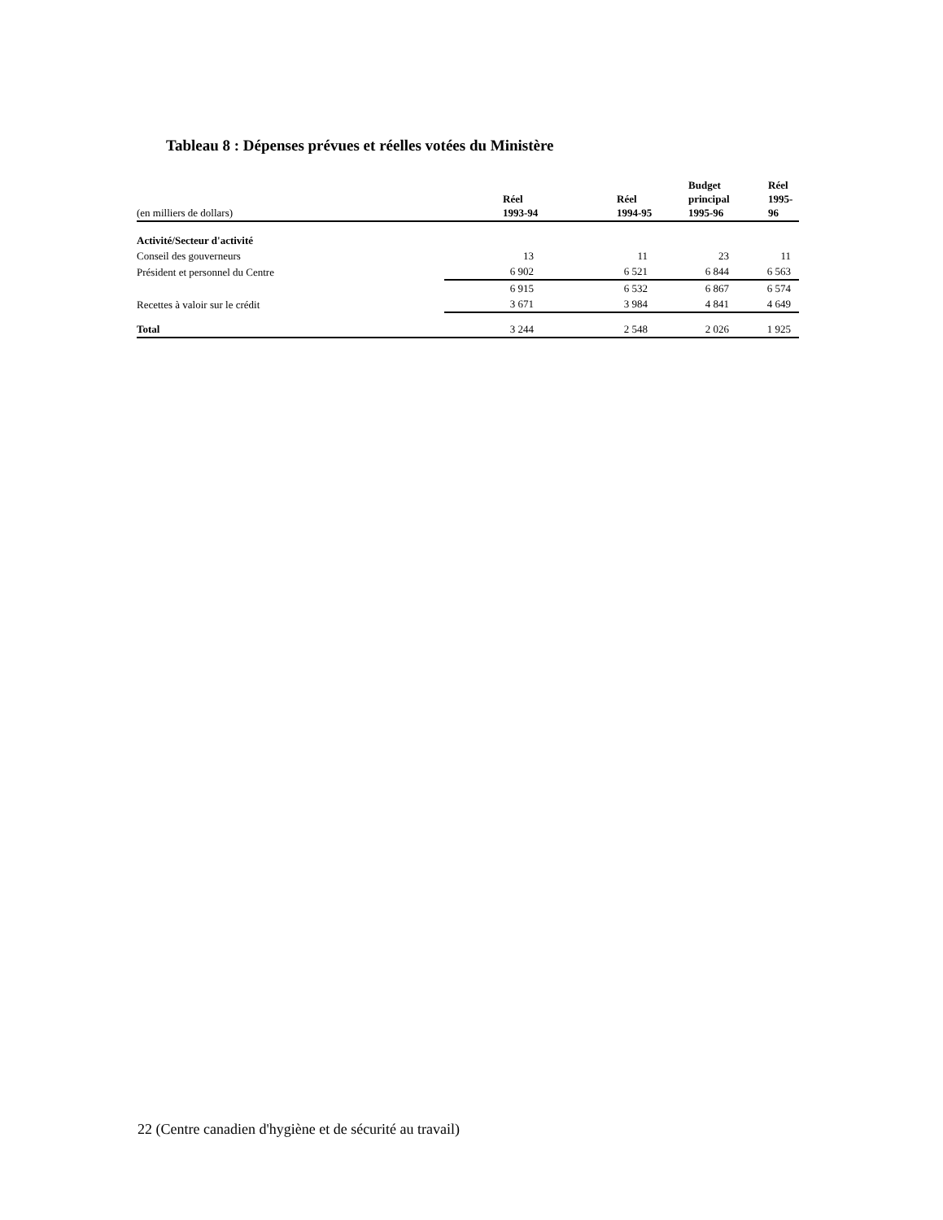Tableau 8 : Dépenses prévues et réelles votées du Ministère
| (en milliers de dollars) | Réel 1993-94 | Réel 1994-95 | Budget principal 1995-96 | Réel 1995-96 |
| Activité/Secteur d'activité | | | | |
| Conseil des gouverneurs | 13 | 11 | 23 | 11 |
| Président et personnel du Centre | 6 902 | 6 521 | 6 844 | 6 563 |
| | 6 915 | 6 532 | 6 867 | 6 574 |
| Recettes à valoir sur le crédit | 3 671 | 3 984 | 4 841 | 4 649 |
| Total | 3 244 | 2 548 | 2 026 | 1 925 |
22 (Centre canadien d'hygiène et de sécurité au travail)